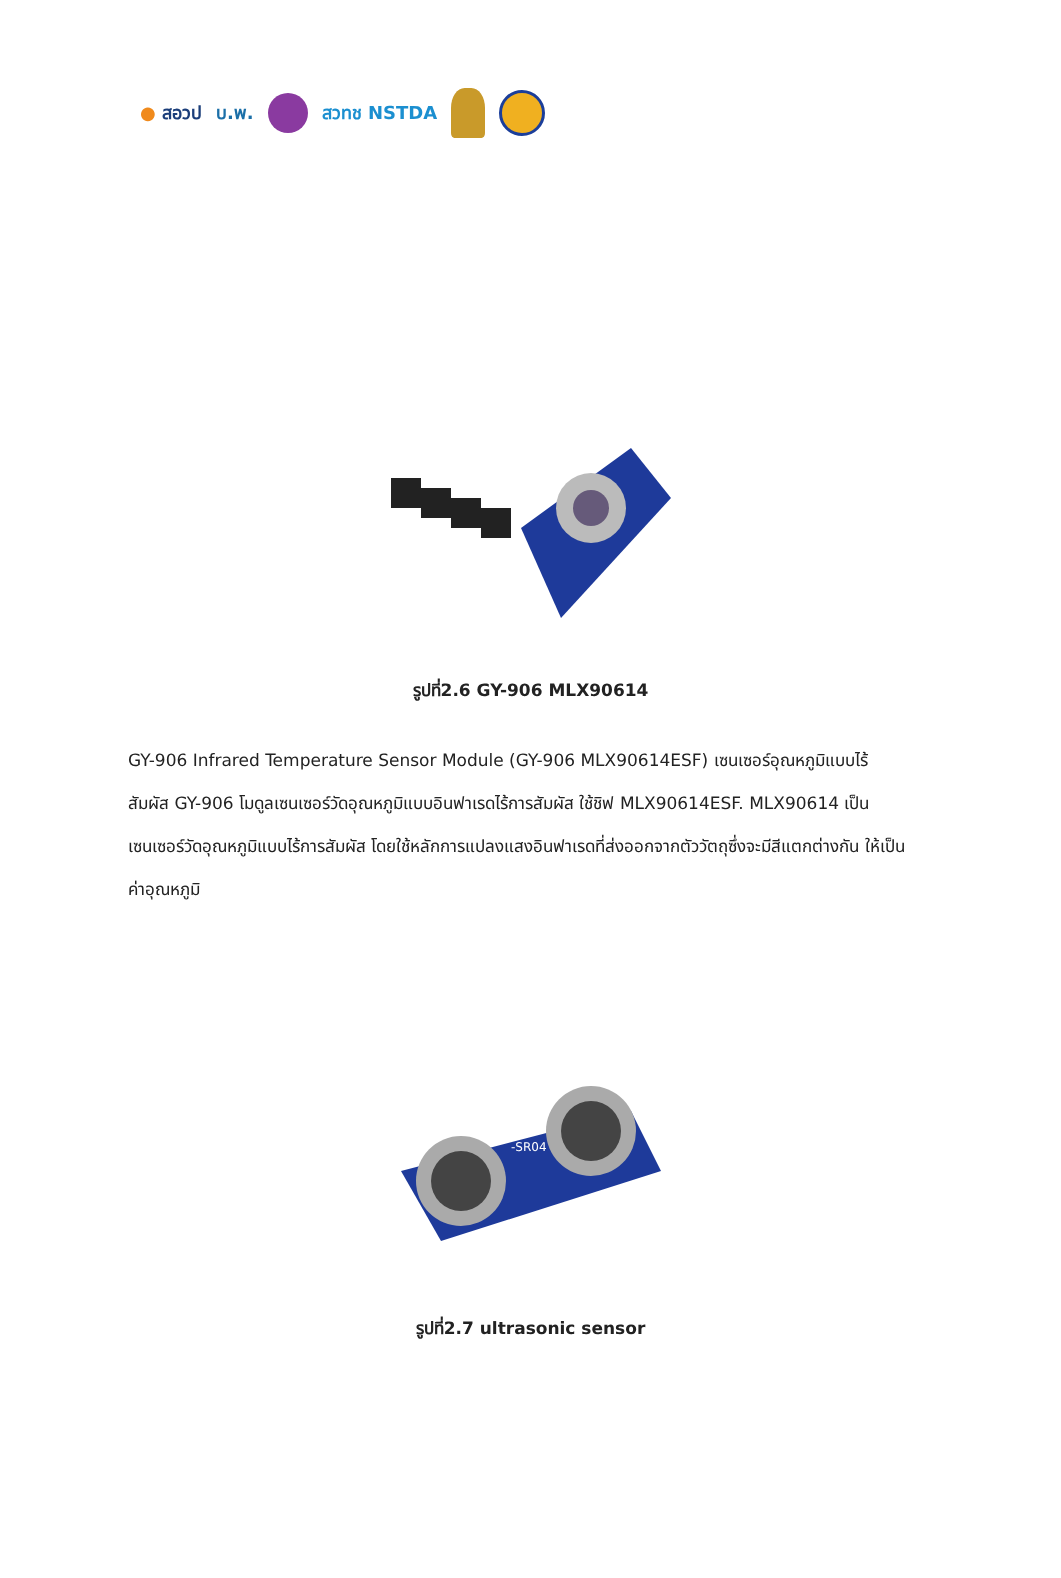● สอวป บ.พ. สวทช NSTDA
รูปที่2.6 GY-906 MLX90614
GY-906 Infrared Temperature Sensor Module (GY-906 MLX90614ESF) เซนเซอร์อุณหภูมิแบบไร้สัมผัส GY-906 โมดูลเซนเซอร์วัดอุณหภูมิแบบอินฟาเรดไร้การสัมผัส ใช้ชิฟ MLX90614ESF. MLX90614 เป็นเซนเซอร์วัดอุณหภูมิแบบไร้การสัมผัส โดยใช้หลักการแปลงแสงอินฟาเรดที่ส่งออกจากตัววัตถุซึ่งจะมีสีแตกต่างกัน ให้เป็นค่าอุณหภูมิ
-SR04
รูปที่2.7 ultrasonic sensor